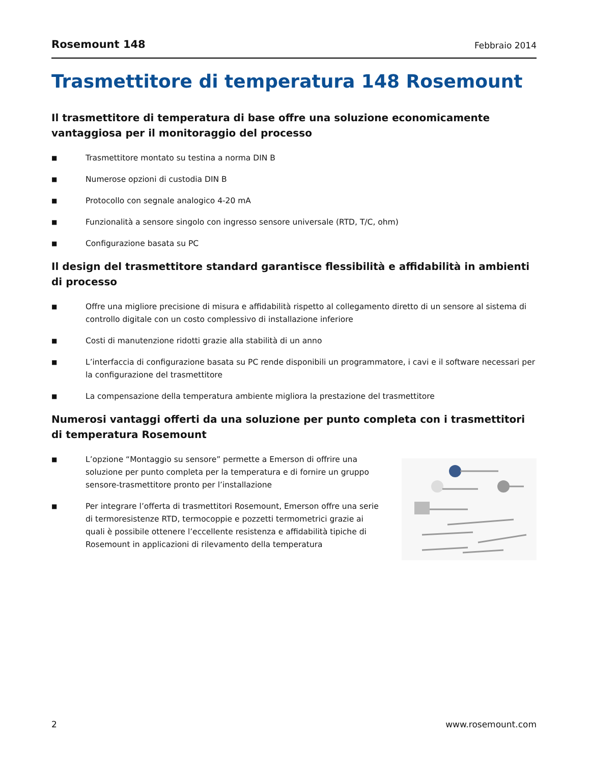Rosemount 148 Febbraio 2014
Trasmettitore di temperatura 148 Rosemount
Il trasmettitore di temperatura di base offre una soluzione economicamente vantaggiosa per il monitoraggio del processo
■ Trasmettitore montato su testina a norma DIN B
■ Numerose opzioni di custodia DIN B
■ Protocollo con segnale analogico 4-20 mA
■ Funzionalità a sensore singolo con ingresso sensore universale (RTD, T/C, ohm)
■ Configurazione basata su PC
Il design del trasmettitore standard garantisce flessibilità e affidabilità in ambienti di processo
■ Offre una migliore precisione di misura e affidabilità rispetto al collegamento diretto di un sensore al sistema di controllo digitale con un costo complessivo di installazione inferiore
■ Costi di manutenzione ridotti grazie alla stabilità di un anno
■ L’interfaccia di configurazione basata su PC rende disponibili un programmatore, i cavi e il software necessari per la configurazione del trasmettitore
■ La compensazione della temperatura ambiente migliora la prestazione del trasmettitore
Numerosi vantaggi offerti da una soluzione per punto completa con i trasmettitori di temperatura Rosemount
■ L’opzione “Montaggio su sensore” permette a Emerson di offrire una soluzione per punto completa per la temperatura e di fornire un gruppo sensore-trasmettitore pronto per l’installazione
■ Per integrare l’offerta di trasmettitori Rosemount, Emerson offre una serie di termoresistenze RTD, termocoppie e pozzetti termometrici grazie ai quali è possibile ottenere l’eccellente resistenza e affidabilità tipiche di Rosemount in applicazioni di rilevamento della temperatura
2 www.rosemount.com